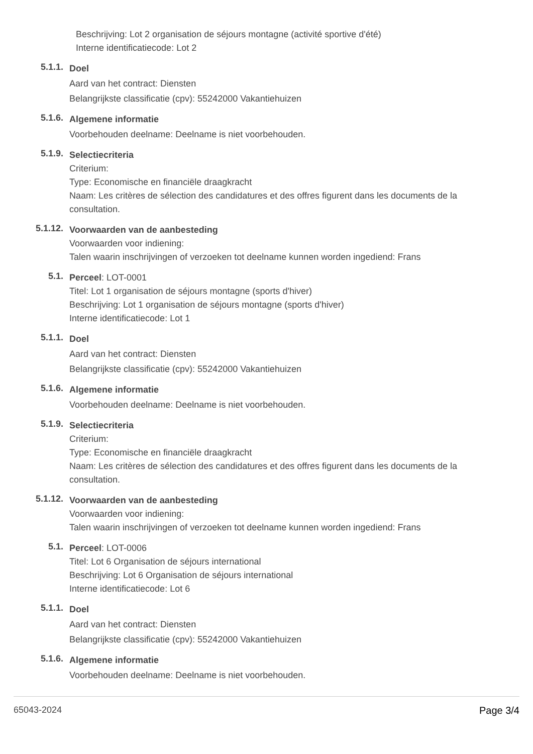Beschrijving: Lot 2 organisation de séjours montagne (activité sportive d'été)
Interne identificatiecode: Lot 2
5.1.1.
Doel
Aard van het contract: Diensten
Belangrijkste classificatie (cpv): 55242000 Vakantiehuizen
5.1.6.
Algemene informatie
Voorbehouden deelname: Deelname is niet voorbehouden.
5.1.9.
Selectiecriteria
Criterium:
Type: Economische en financiële draagkracht
Naam: Les critères de sélection des candidatures et des offres figurent dans les documents de la consultation.
5.1.12.
Voorwaarden van de aanbesteding
Voorwaarden voor indiening:
Talen waarin inschrijvingen of verzoeken tot deelname kunnen worden ingediend: Frans
5.1.
Perceel: LOT-0001
Titel: Lot 1 organisation de séjours montagne (sports d'hiver)
Beschrijving: Lot 1 organisation de séjours montagne (sports d'hiver)
Interne identificatiecode: Lot 1
5.1.1.
Doel
Aard van het contract: Diensten
Belangrijkste classificatie (cpv): 55242000 Vakantiehuizen
5.1.6.
Algemene informatie
Voorbehouden deelname: Deelname is niet voorbehouden.
5.1.9.
Selectiecriteria
Criterium:
Type: Economische en financiële draagkracht
Naam: Les critères de sélection des candidatures et des offres figurent dans les documents de la consultation.
5.1.12.
Voorwaarden van de aanbesteding
Voorwaarden voor indiening:
Talen waarin inschrijvingen of verzoeken tot deelname kunnen worden ingediend: Frans
5.1.
Perceel: LOT-0006
Titel: Lot 6 Organisation de séjours international
Beschrijving: Lot 6 Organisation de séjours international
Interne identificatiecode: Lot 6
5.1.1.
Doel
Aard van het contract: Diensten
Belangrijkste classificatie (cpv): 55242000 Vakantiehuizen
5.1.6.
Algemene informatie
Voorbehouden deelname: Deelname is niet voorbehouden.
65043-2024 Page 3/4